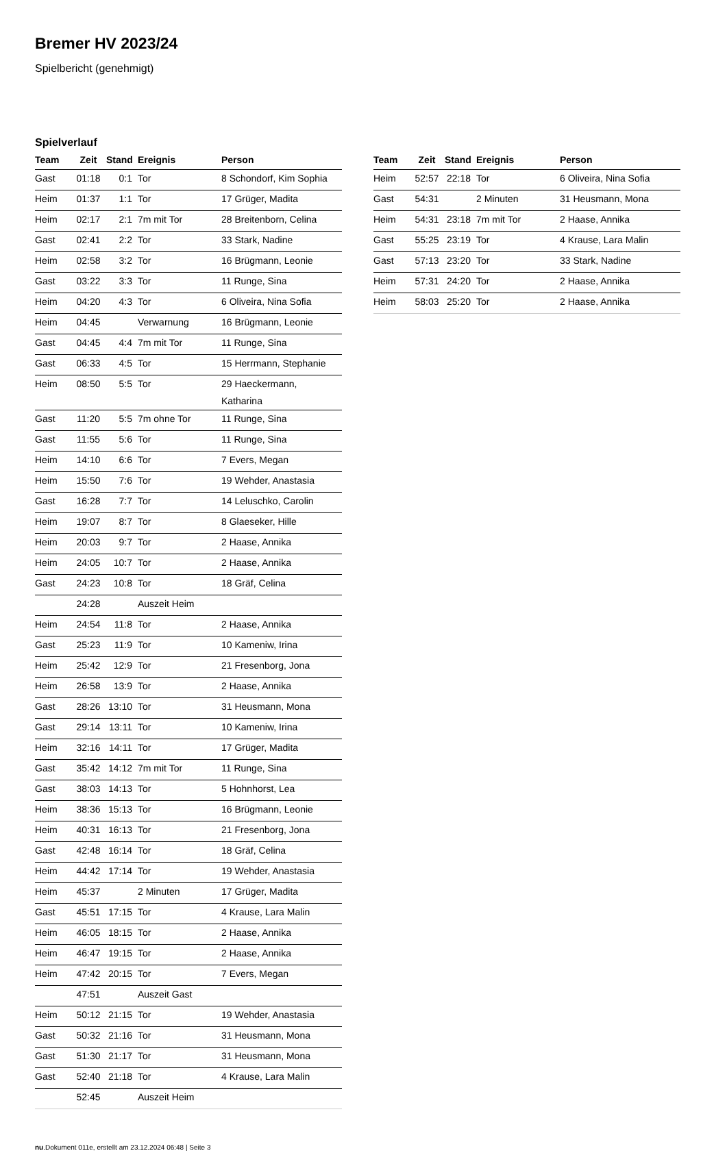Bremer HV 2023/24
Spielbericht (genehmigt)
Spielverlauf
| Team | Zeit | Stand | Ereignis | Person |
| --- | --- | --- | --- | --- |
| Gast | 01:18 | 0:1 | Tor | 8 Schondorf, Kim Sophia |
| Heim | 01:37 | 1:1 | Tor | 17 Grüger, Madita |
| Heim | 02:17 | 2:1 | 7m mit Tor | 28 Breitenborn, Celina |
| Gast | 02:41 | 2:2 | Tor | 33 Stark, Nadine |
| Heim | 02:58 | 3:2 | Tor | 16 Brügmann, Leonie |
| Gast | 03:22 | 3:3 | Tor | 11 Runge, Sina |
| Heim | 04:20 | 4:3 | Tor | 6 Oliveira, Nina Sofia |
| Heim | 04:45 | | Verwarnung | 16 Brügmann, Leonie |
| Gast | 04:45 | 4:4 | 7m mit Tor | 11 Runge, Sina |
| Gast | 06:33 | 4:5 | Tor | 15 Herrmann, Stephanie |
| Heim | 08:50 | 5:5 | Tor | 29 Haeckermann, Katharina |
| Gast | 11:20 | 5:5 | 7m ohne Tor | 11 Runge, Sina |
| Gast | 11:55 | 5:6 | Tor | 11 Runge, Sina |
| Heim | 14:10 | 6:6 | Tor | 7 Evers, Megan |
| Heim | 15:50 | 7:6 | Tor | 19 Wehder, Anastasia |
| Gast | 16:28 | 7:7 | Tor | 14 Leluschko, Carolin |
| Heim | 19:07 | 8:7 | Tor | 8 Glaeseker, Hille |
| Heim | 20:03 | 9:7 | Tor | 2 Haase, Annika |
| Heim | 24:05 | 10:7 | Tor | 2 Haase, Annika |
| Gast | 24:23 | 10:8 | Tor | 18 Gräf, Celina |
| | 24:28 | | Auszeit Heim | |
| Heim | 24:54 | 11:8 | Tor | 2 Haase, Annika |
| Gast | 25:23 | 11:9 | Tor | 10 Kameniw, Irina |
| Heim | 25:42 | 12:9 | Tor | 21 Fresenborg, Jona |
| Heim | 26:58 | 13:9 | Tor | 2 Haase, Annika |
| Gast | 28:26 | 13:10 | Tor | 31 Heusmann, Mona |
| Gast | 29:14 | 13:11 | Tor | 10 Kameniw, Irina |
| Heim | 32:16 | 14:11 | Tor | 17 Grüger, Madita |
| Gast | 35:42 | 14:12 | 7m mit Tor | 11 Runge, Sina |
| Gast | 38:03 | 14:13 | Tor | 5 Hohnhorst, Lea |
| Heim | 38:36 | 15:13 | Tor | 16 Brügmann, Leonie |
| Heim | 40:31 | 16:13 | Tor | 21 Fresenborg, Jona |
| Gast | 42:48 | 16:14 | Tor | 18 Gräf, Celina |
| Heim | 44:42 | 17:14 | Tor | 19 Wehder, Anastasia |
| Heim | 45:37 | | 2 Minuten | 17 Grüger, Madita |
| Gast | 45:51 | 17:15 | Tor | 4 Krause, Lara Malin |
| Heim | 46:05 | 18:15 | Tor | 2 Haase, Annika |
| Heim | 46:47 | 19:15 | Tor | 2 Haase, Annika |
| Heim | 47:42 | 20:15 | Tor | 7 Evers, Megan |
| | 47:51 | | Auszeit Gast | |
| Heim | 50:12 | 21:15 | Tor | 19 Wehder, Anastasia |
| Gast | 50:32 | 21:16 | Tor | 31 Heusmann, Mona |
| Gast | 51:30 | 21:17 | Tor | 31 Heusmann, Mona |
| Gast | 52:40 | 21:18 | Tor | 4 Krause, Lara Malin |
| | 52:45 | | Auszeit Heim | |
| Team | Zeit | Stand | Ereignis | Person |
| --- | --- | --- | --- | --- |
| Heim | 52:57 | 22:18 | Tor | 6 Oliveira, Nina Sofia |
| Gast | 54:31 | | 2 Minuten | 31 Heusmann, Mona |
| Heim | 54:31 | 23:18 | 7m mit Tor | 2 Haase, Annika |
| Gast | 55:25 | 23:19 | Tor | 4 Krause, Lara Malin |
| Gast | 57:13 | 23:20 | Tor | 33 Stark, Nadine |
| Heim | 57:31 | 24:20 | Tor | 2 Haase, Annika |
| Heim | 58:03 | 25:20 | Tor | 2 Haase, Annika |
nu.Dokument 011e, erstellt am 23.12.2024 06:48 | Seite 3